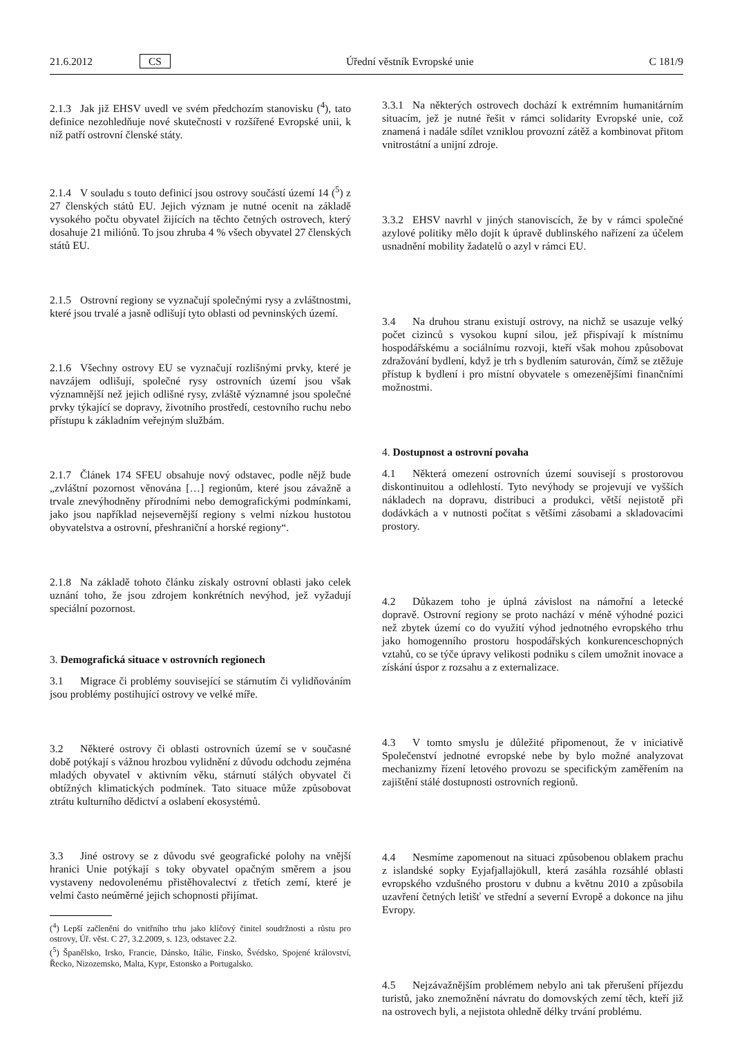21.6.2012 CS Úřední věstník Evropské unie C 181/9
2.1.3 Jak již EHSV uvedl ve svém předchozím stanovisku (<sup>4</sup>), tato definice nezohledňuje nové skutečnosti v rozšířené Evropské unii, k níž patří ostrovní členské státy.
2.1.4 V souladu s touto definicí jsou ostrovy součástí území 14 (<sup>5</sup>) z 27 členských států EU. Jejich význam je nutné ocenit na základě vysokého počtu obyvatel žijících na těchto četných ostrovech, který dosahuje 21 miliónů. To jsou zhruba 4 % všech obyvatel 27 členských států EU.
2.1.5 Ostrovní regiony se vyznačují společnými rysy a zvláštnostmi, které jsou trvalé a jasně odlišují tyto oblasti od pevninských území.
2.1.6 Všechny ostrovy EU se vyznačují rozlišnými prvky, které je navzájem odlišují, společné rysy ostrovních území jsou však významnější než jejich odlišné rysy, zvláště významné jsou společné prvky týkající se dopravy, životního prostředí, cestovního ruchu nebo přístupu k základním veřejným službám.
2.1.7 Článek 174 SFEU obsahuje nový odstavec, podle nějž bude „zvláštní pozornost věnována […] regionům, které jsou závažně a trvale znevýhodněny přírodními nebo demografickými podmínkami, jako jsou například nejsevernější regiony s velmi nízkou hustotou obyvatelstva a ostrovní, přeshraniční a horské regiony“.
2.1.8 Na základě tohoto článku získaly ostrovní oblasti jako celek uznání toho, že jsou zdrojem konkrétních nevýhod, jež vyžadují speciální pozornost.
3. Demografická situace v ostrovních regionech
3.1 Migrace či problémy související se stárnutím či vylidňováním jsou problémy postihující ostrovy ve velké míře.
3.2 Některé ostrovy či oblasti ostrovních území se v současné době potýkají s vážnou hrozbou vylidnění z důvodu odchodu zejména mladých obyvatel v aktivním věku, stárnutí stálých obyvatel či obtížných klimatických podmínek. Tato situace může způsobovat ztrátu kulturního dědictví a oslabení ekosystémů.
3.3 Jiné ostrovy se z důvodu své geografické polohy na vnější hranici Unie potýkají s toky obyvatel opačným směrem a jsou vystaveny nedovolenému přistěhovalectví z třetích zemí, které je velmi často neúměrné jejich schopnosti přijímat.
(<sup>4</sup>) Lepší začlenění do vnitřního trhu jako klíčový činitel soudržnosti a růstu pro ostrovy, Úř. věst. C 27, 3.2.2009, s. 123, odstavec 2.2.
(<sup>5</sup>) Španělsko, Irsko, Francie, Dánsko, Itálie, Finsko, Švédsko, Spojené království, Řecko, Nizozemsko, Malta, Kypr, Estonsko a Portugalsko.
3.3.1 Na některých ostrovech dochází k extrémním humanitárním situacím, jež je nutné řešit v rámci solidarity Evropské unie, což znamená i nadále sdílet vzniklou provozní zátěž a kombinovat přitom vnitrostátní a unijní zdroje.
3.3.2 EHSV navrhl v jiných stanoviscích, že by v rámci společné azylové politiky mělo dojít k úpravě dublinského nařízení za účelem usnadnění mobility žadatelů o azyl v rámci EU.
3.4 Na druhou stranu existují ostrovy, na nichž se usazuje velký počet cizinců s vysokou kupní silou, jež přispívají k místnímu hospodářskému a sociálnímu rozvoji, kteří však mohou způsobovat zdražování bydlení, když je trh s bydlením saturován, čímž se ztěžuje přístup k bydlení i pro místní obyvatele s omezenějšími finančními možnostmi.
4. Dostupnost a ostrovní povaha
4.1 Některá omezení ostrovních území souvisejí s prostorovou diskontinuitou a odlehlostí. Tyto nevýhody se projevují ve vyšších nákladech na dopravu, distribuci a produkci, větší nejistotě při dodávkách a v nutnosti počítat s většími zásobami a skladovacími prostory.
4.2 Důkazem toho je úplná závislost na námořní a letecké dopravě. Ostrovní regiony se proto nachází v méně výhodné pozici než zbytek území co do využití výhod jednotného evropského trhu jako homogenního prostoru hospodářských konkurenceschopných vztahů, co se týče úpravy velikosti podniku s cílem umožnit inovace a získání úspor z rozsahu a z externalizace.
4.3 V tomto smyslu je důležité připomenout, že v iniciativě Společenství jednotné evropské nebe by bylo možné analyzovat mechanizmy řízení letového provozu se specifickým zaměřením na zajištění stálé dostupnosti ostrovních regionů.
4.4 Nesmíme zapomenout na situaci způsobenou oblakem prachu z islandské sopky Eyjafjallajökull, která zasáhla rozsáhlé oblasti evropského vzdušného prostoru v dubnu a květnu 2010 a způsobila uzavření četných letišť ve střední a severní Evropě a dokonce na jihu Evropy.
4.5 Nejzávažnějším problémem nebylo ani tak přerušení příjezdu turistů, jako znemožnění návratu do domovských zemí těch, kteří již na ostrovech byli, a nejistota ohledně délky trvání problému.